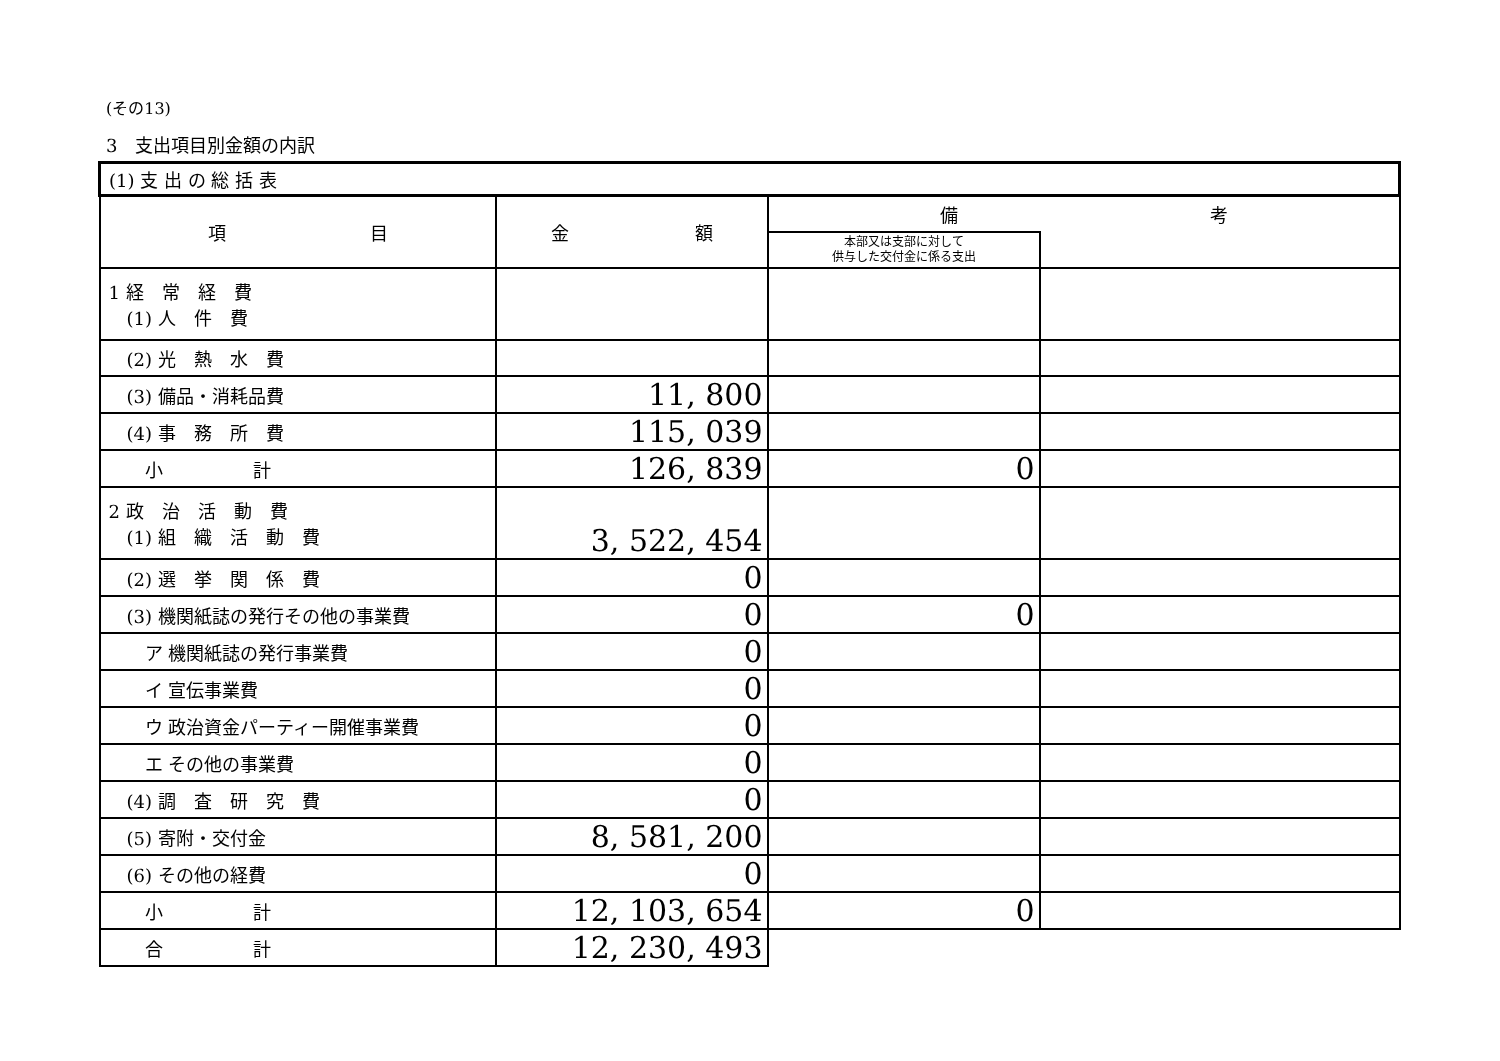(その13)
3　支出項目別金額の内訳
| (1) 支 出 の 総 括 表 | | | |
| 項 目 | 金 額 | 備 考 | |
| | | 本部又は支部に対して 供与した交付金に係る支出 | |
| 1 経 常 経 費 (1) 人 件 費 | | | |
| (2) 光 熱 水 費 | | | |
| (3) 備品・消耗品費 | 11, 800 | | |
| (4) 事 務 所 費 | 115, 039 | | |
| 小 計 | 126, 839 | 0 | |
| 2 政 治 活 動 費 (1) 組 織 活 動 費 | 3, 522, 454 | | |
| (2) 選 挙 関 係 費 | 0 | | |
| (3) 機関紙誌の発行その他の事業費 | 0 | 0 | |
| ア 機関紙誌の発行事業費 | 0 | | |
| イ 宣伝事業費 | 0 | | |
| ウ 政治資金パーティー開催事業費 | 0 | | |
| エ その他の事業費 | 0 | | |
| (4) 調 査 研 究 費 | 0 | | |
| (5) 寄附・交付金 | 8, 581, 200 | | |
| (6) その他の経費 | 0 | | |
| 小 計 | 12, 103, 654 | 0 | |
| 合 計 | 12, 230, 493 | | |